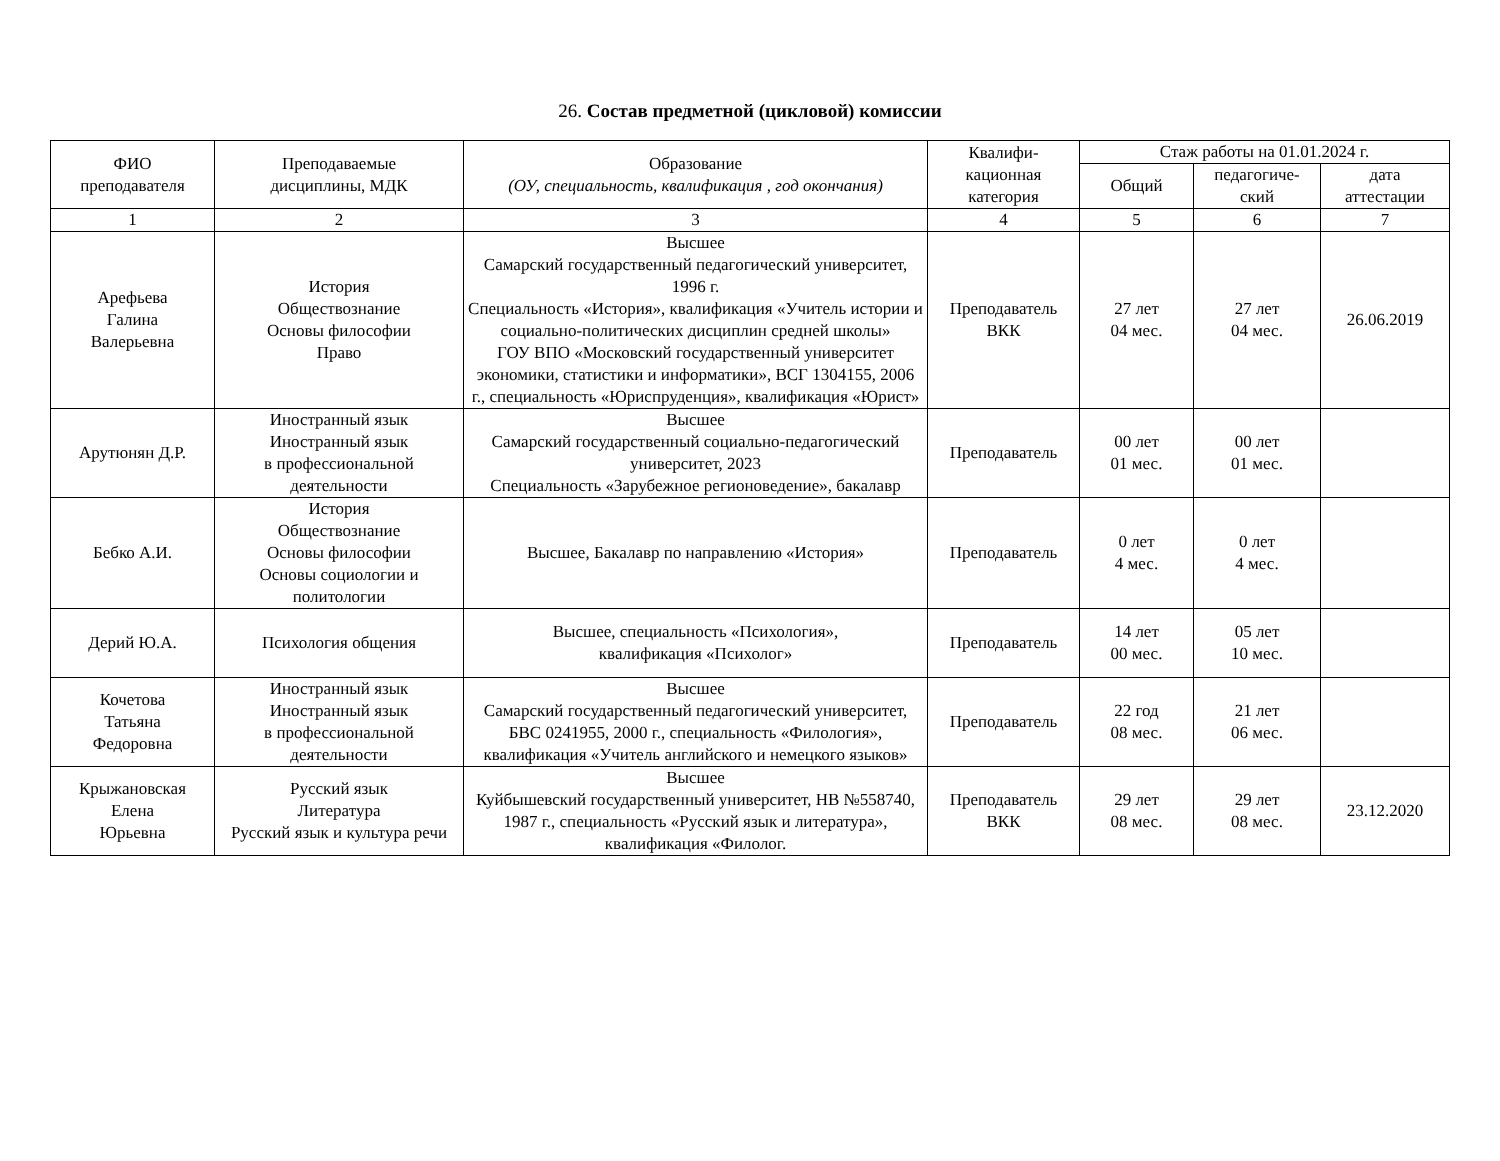26. Состав предметной (цикловой) комиссии
| ФИО преподавателя | Преподаваемые дисциплины, МДК | Образование (ОУ, специальность, квалификация , год окончания) | Квалифи- кационная категория | Стаж работы на 01.01.2024 г. | | |
| --- | --- | --- | --- | --- | --- | --- |
| | | | | Общий | педагогиче- ский | дата аттестации |
| 1 | 2 | 3 | 4 | 5 | 6 | 7 |
| Арефьева Галина Валерьевна | История Обществознание Основы философии Право | Высшее Самарский государственный педагогический университет, 1996 г. Специальность «История», квалификация «Учитель истории и социально-политических дисциплин средней школы» ГОУ ВПО «Московский государственный университет экономики, статистики и информатики», ВСГ 1304155, 2006 г., специальность «Юриспруденция», квалификация «Юрист» | Преподаватель ВКК | 27 лет 04 мес. | 27 лет 04 мес. | 26.06.2019 |
| Арутюнян Д.Р. | Иностранный язык Иностранный язык в профессиональной деятельности | Высшее Самарский государственный социально-педагогический университет, 2023 Специальность «Зарубежное регионоведение», бакалавр | Преподаватель | 00 лет 01 мес. | 00 лет 01 мес. | |
| Бебко А.И. | История Обществознание Основы философии Основы социологии и политологии | Высшее, Бакалавр по направлению «История» | Преподаватель | 0 лет 4 мес. | 0 лет 4 мес. | |
| Дерий Ю.А. | Психология общения | Высшее, специальность «Психология», квалификация «Психолог» | Преподаватель | 14 лет 00 мес. | 05 лет 10 мес. | |
| Кочетова Татьяна Федоровна | Иностранный язык Иностранный язык в профессиональной деятельности | Высшее Самарский государственный педагогический университет, БВС 0241955, 2000 г., специальность «Филология», квалификация «Учитель английского и немецкого языков» | Преподаватель | 22 год 08 мес. | 21 лет 06 мес. | |
| Крыжановская Елена Юрьевна | Русский язык Литература Русский язык и культура речи | Высшее Куйбышевский государственный университет, НВ №558740, 1987 г., специальность «Русский язык и литература», квалификация «Филолог. | Преподаватель ВКК | 29 лет 08 мес. | 29 лет 08 мес. | 23.12.2020 |